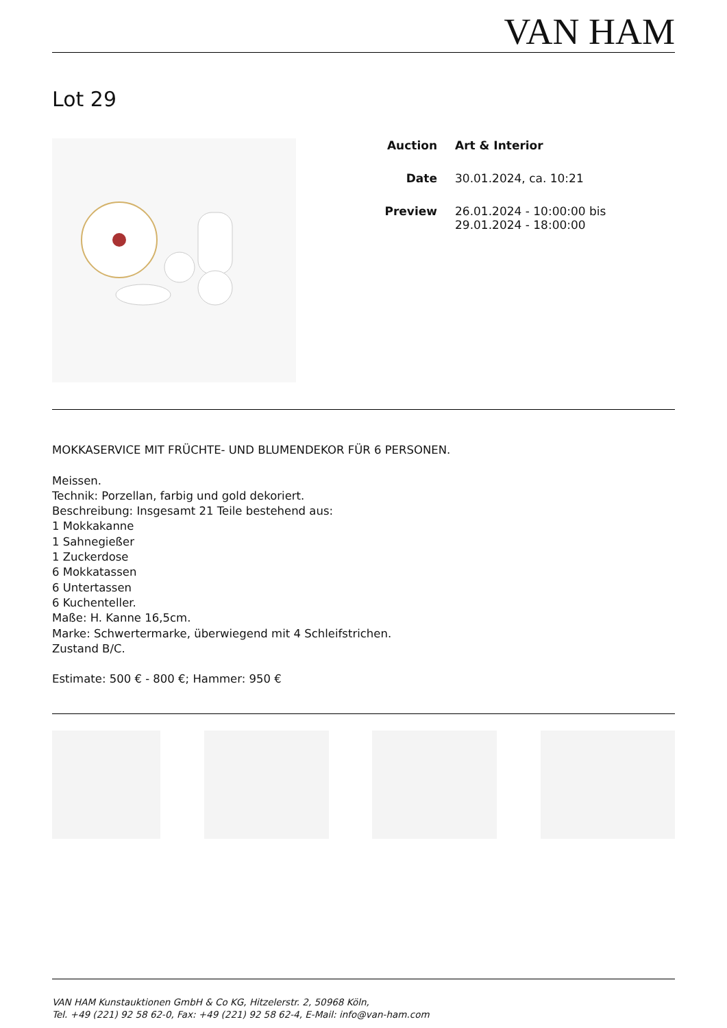VAN HAM
Lot 29
Auction Art & Interior
Date 30.01.2024, ca. 10:21
Preview 26.01.2024 - 10:00:00 bis
29.01.2024 - 18:00:00
MOKKASERVICE MIT FRÜCHTE- UND BLUMENDEKOR FÜR 6 PERSONEN.
Meissen.
Technik: Porzellan, farbig und gold dekoriert.
Beschreibung: Insgesamt 21 Teile bestehend aus:
1 Mokkakanne
1 Sahnegießer
1 Zuckerdose
6 Mokkatassen
6 Untertassen
6 Kuchenteller.
Maße: H. Kanne 16,5cm.
Marke: Schwertermarke, überwiegend mit 4 Schleifstrichen.
Zustand B/C.
Estimate: 500 € - 800 €; Hammer: 950 €
VAN HAM Kunstauktionen GmbH & Co KG, Hitzelerstr. 2, 50968 Köln,
Tel. +49 (221) 92 58 62-0, Fax: +49 (221) 92 58 62-4, E-Mail: info@van-ham.com